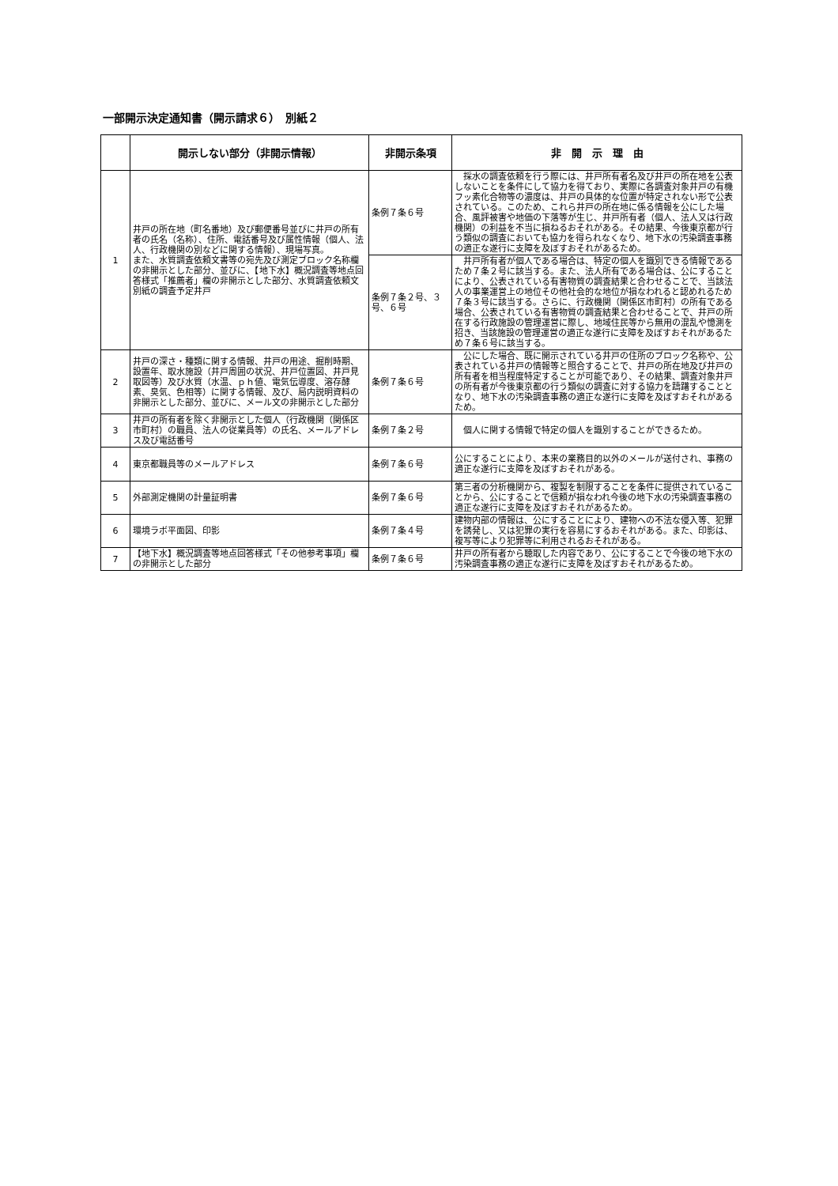一部開示決定通知書（開示請求６）　別紙２
| | 開示しない部分（非開示情報） | 非開示条項 | 非 開 示 理 由 |
| --- | --- | --- | --- |
| 1 | 井戸の所在地（町名番地）及び郵便番号並びに井戸の所有者の氏名（名称）、住所、電話番号及び属性情報（個人、法人、行政機関の別などに関する情報）、現場写真。 また、水質調査依頼文書等の宛先及び測定ブロック名称欄の非開示とした部分、並びに、【地下水】概況調査等地点回答様式「推薦者」欄の非開示とした部分、水質調査依頼文別紙の調査予定井戸 | 条例７条６号 | 採水の調査依頼を行う際には、井戸所有者名及び井戸の所在地を公表しないことを条件にして協力を得ており、実際に各調査対象井戸の有機フッ素化合物等の濃度は、井戸の具体的な位置が特定されない形で公表されている。このため、これら井戸の所在地に係る情報を公にした場合、風評被害や地価の下落等が生じ、井戸所有者（個人、法人又は行政機関）の利益を不当に損ねるおそれがある。その結果、今後東京都が行う類似の調査においても協力を得られなくなり、地下水の汚染調査事務の適正な遂行に支障を及ぼすおそれがあるため。 |
| | | 条例７条２号、３号、６号 | 井戸所有者が個人である場合は、特定の個人を識別できる情報であるため７条２号に該当する。また、法人所有である場合は、公にすることにより、公表されている有害物質の調査結果と合わせることで、当該法人の事業運営上の地位その他社会的な地位が損なわれると認めれるため７条３号に該当する。さらに、行政機関（関係区市町村）の所有である場合、公表されている有害物質の調査結果と合わせることで、井戸の所在する行政施設の管理運営に際し、地域住民等から無用の混乱や憶測を招き、当該施設の管理運営の適正な遂行に支障を及ぼすおそれがあるため７条６号に該当する。 |
| 2 | 井戸の深さ・種類に関する情報、井戸の用途、掘削時期、設置年、取水施設（井戸周囲の状況、井戸位置図、井戸見取図等）及び水質（水温、ｐｈ値、電気伝導度、溶存酵素、臭気、色相等）に関する情報、及び、局内説明資料の非開示とした部分、並びに、メール文の非開示とした部分 | 条例７条６号 | 公にした場合、既に開示されている井戸の住所のブロック名称や、公表されている井戸の情報等と照合することで、井戸の所在地及び井戸の所有者を相当程度特定することが可能であり、その結果、調査対象井戸の所有者が今後東京都の行う類似の調査に対する協力を躊躇することとなり、地下水の汚染調査事務の適正な遂行に支障を及ぼすおそれがあるため。 |
| 3 | 井戸の所有者を除く非開示とした個人（行政機関（関係区市町村）の職員、法人の従業員等）の氏名、メールアドレス及び電話番号 | 条例７条２号 | 個人に関する情報で特定の個人を識別することができるため。 |
| 4 | 東京都職員等のメールアドレス | 条例７条６号 | 公にすることにより、本来の業務目的以外のメールが送付され、事務の適正な遂行に支障を及ぼすおそれがある。 |
| 5 | 外部測定機関の計量証明書 | 条例７条６号 | 第三者の分析機関から、複製を制限することを条件に提供されていることから、公にすることで信頼が損なわれ今後の地下水の汚染調査事務の適正な遂行に支障を及ぼすおそれがあるため。 |
| 6 | 環境ラボ平面図、印影 | 条例７条４号 | 建物内部の情報は、公にすることにより、建物への不法な侵入等、犯罪を誘発し、又は犯罪の実行を容易にするおそれがある。また、印影は、複写等により犯罪等に利用されるおそれがある。 |
| 7 | 【地下水】概況調査等地点回答様式「その他参考事項」欄の非開示とした部分 | 条例７条６号 | 井戸の所有者から聴取した内容であり、公にすることで今後の地下水の汚染調査事務の適正な遂行に支障を及ぼすおそれがあるため。 |